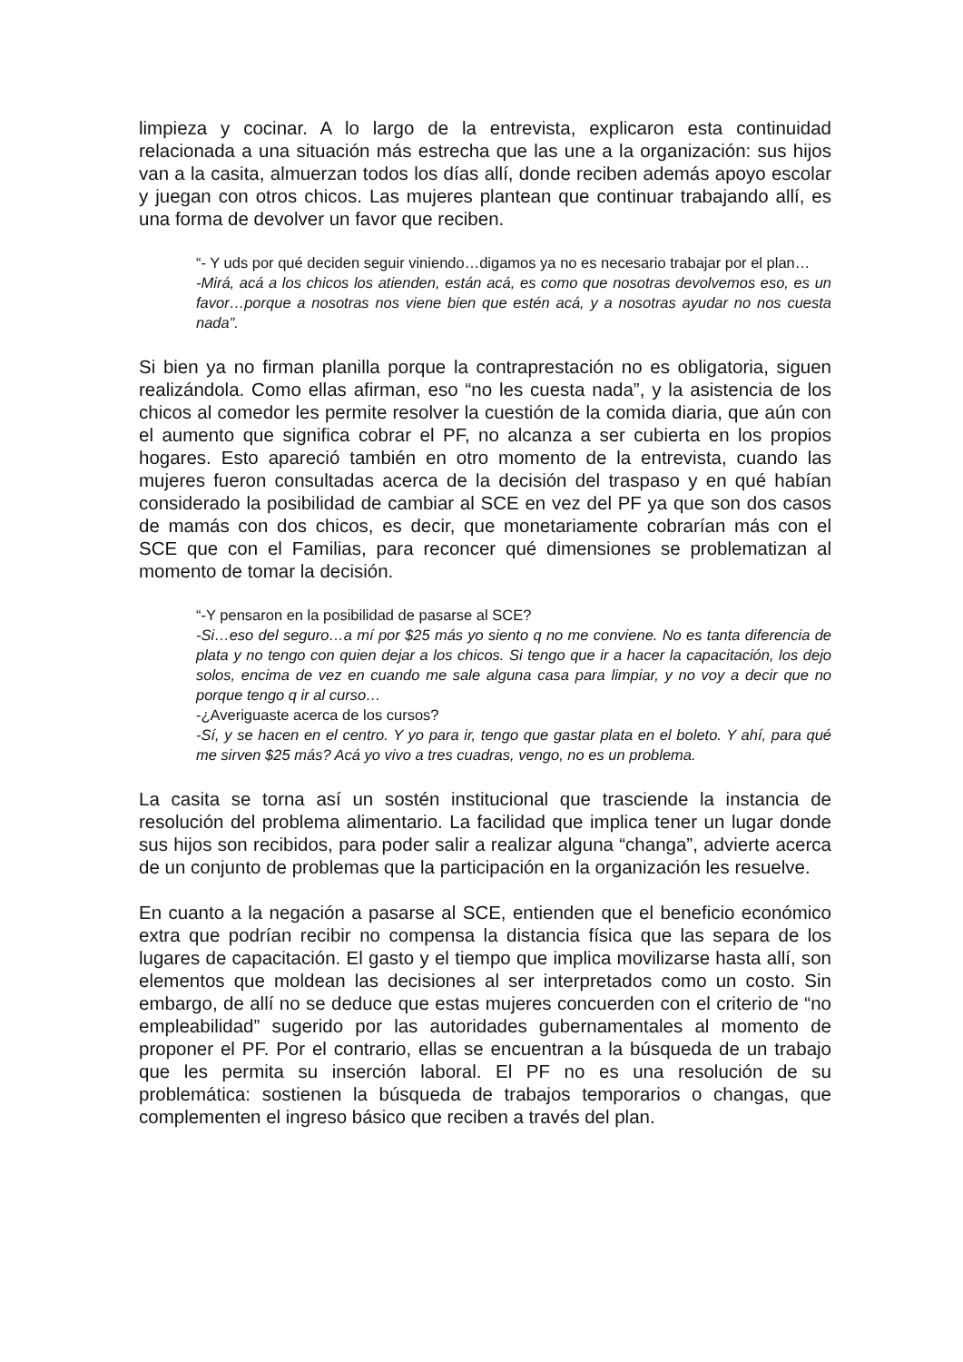limpieza y cocinar. A lo largo de la entrevista, explicaron esta continuidad relacionada a una situación más estrecha que las une a la organización: sus hijos van a la casita, almuerzan todos los días allí, donde reciben además apoyo escolar y juegan con otros chicos. Las mujeres plantean que continuar trabajando allí, es una forma de devolver un favor que reciben.
“- Y uds por qué deciden seguir viniendo…digamos ya no es necesario trabajar por el plan…
-Mirá, acá a los chicos los atienden, están acá, es como que nosotras devolvemos eso, es un favor…porque a nosotras nos viene bien que estén acá, y a nosotras ayudar no nos cuesta nada”.
Si bien ya no firman planilla porque la contraprestación no es obligatoria, siguen realizándola. Como ellas afirman, eso “no les cuesta nada”, y la asistencia de los chicos al comedor les permite resolver la cuestión de la comida diaria, que aún con el aumento que significa cobrar el PF, no alcanza a ser cubierta en los propios hogares. Esto apareció también en otro momento de la entrevista, cuando las mujeres fueron consultadas acerca de la decisión del traspaso y en qué habían considerado la posibilidad de cambiar al SCE en vez del PF ya que son dos casos de mamás con dos chicos, es decir, que monetariamente cobrarían más con el SCE que con el Familias, para reconcer qué dimensiones se problematizan al momento de tomar la decisión.
“-Y pensaron en la posibilidad de pasarse al SCE?
-Si…eso del seguro…a mí por $25 más yo siento q no me conviene. No es tanta diferencia de plata y no tengo con quien dejar a los chicos. Si tengo que ir a hacer la capacitación, los dejo solos, encima de vez en cuando me sale alguna casa para limpiar, y no voy a decir que no porque tengo q ir al curso…
-¿Averiguaste acerca de los cursos?
-Sí, y se hacen en el centro. Y yo para ir, tengo que gastar plata en el boleto. Y ahí, para qué me sirven $25 más? Acá yo vivo a tres cuadras, vengo, no es un problema.
La casita se torna así un sostén institucional que trasciende la instancia de resolución del problema alimentario. La facilidad que implica tener un lugar donde sus hijos son recibidos, para poder salir a realizar alguna “changa”, advierte acerca de un conjunto de problemas que la participación en la organización les resuelve.
En cuanto a la negación a pasarse al SCE, entienden que el beneficio económico extra que podrían recibir no compensa la distancia física que las separa de los lugares de capacitación. El gasto y el tiempo que implica movilizarse hasta allí, son elementos que moldean las decisiones al ser interpretados como un costo. Sin embargo, de allí no se deduce que estas mujeres concuerden con el criterio de “no empleabilidad” sugerido por las autoridades gubernamentales al momento de proponer el PF. Por el contrario, ellas se encuentran a la búsqueda de un trabajo que les permita su inserción laboral. El PF no es una resolución de su problemática: sostienen la búsqueda de trabajos temporarios o changas, que complementen el ingreso básico que reciben a través del plan.